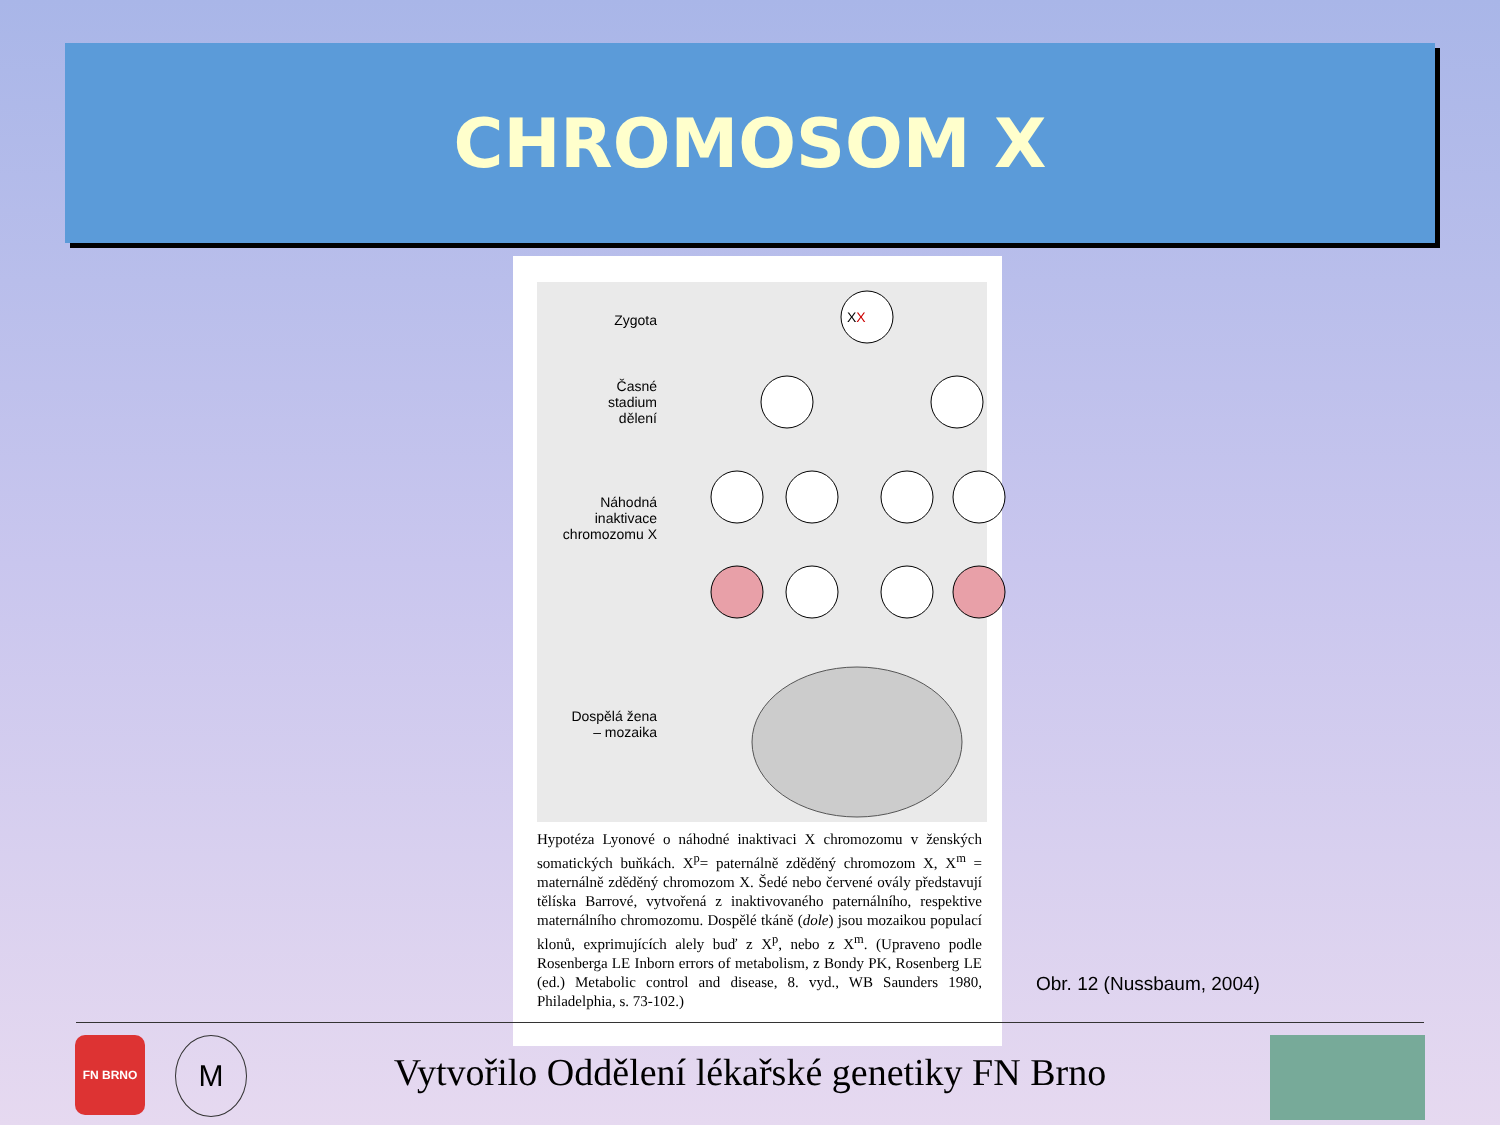CHROMOSOM X
Zygota
Časné
stadium
dělení
Náhodná
inaktivace
chromozomu X
Dospělá žena
– mozaika
XX
Hypotéza Lyonové o náhodné inaktivaci X chromozomu v ženských somatických buňkách. X<sup>p</sup>= paternálně zděděný chromozom X, X<sup>m</sup> = maternálně zděděný chromozom X. Šedé nebo červené ovály představují tělíska Barrové, vytvořená z inaktivovaného paternálního, respektive maternálního chromozomu. Dospělé tkáně (dole) jsou mozaikou populací klonů, exprimujících alely buď z X<sup>p</sup>, nebo z X<sup>m</sup>. (Upraveno podle Rosenberga LE Inborn errors of metabolism, z Bondy PK, Rosenberg LE (ed.) Metabolic control and disease, 8. vyd., WB Saunders 1980, Philadelphia, s. 73-102.)
Obr. 12 (Nussbaum, 2004)
FN BRNO M
Vytvořilo Oddělení lékařské genetiky FN Brno